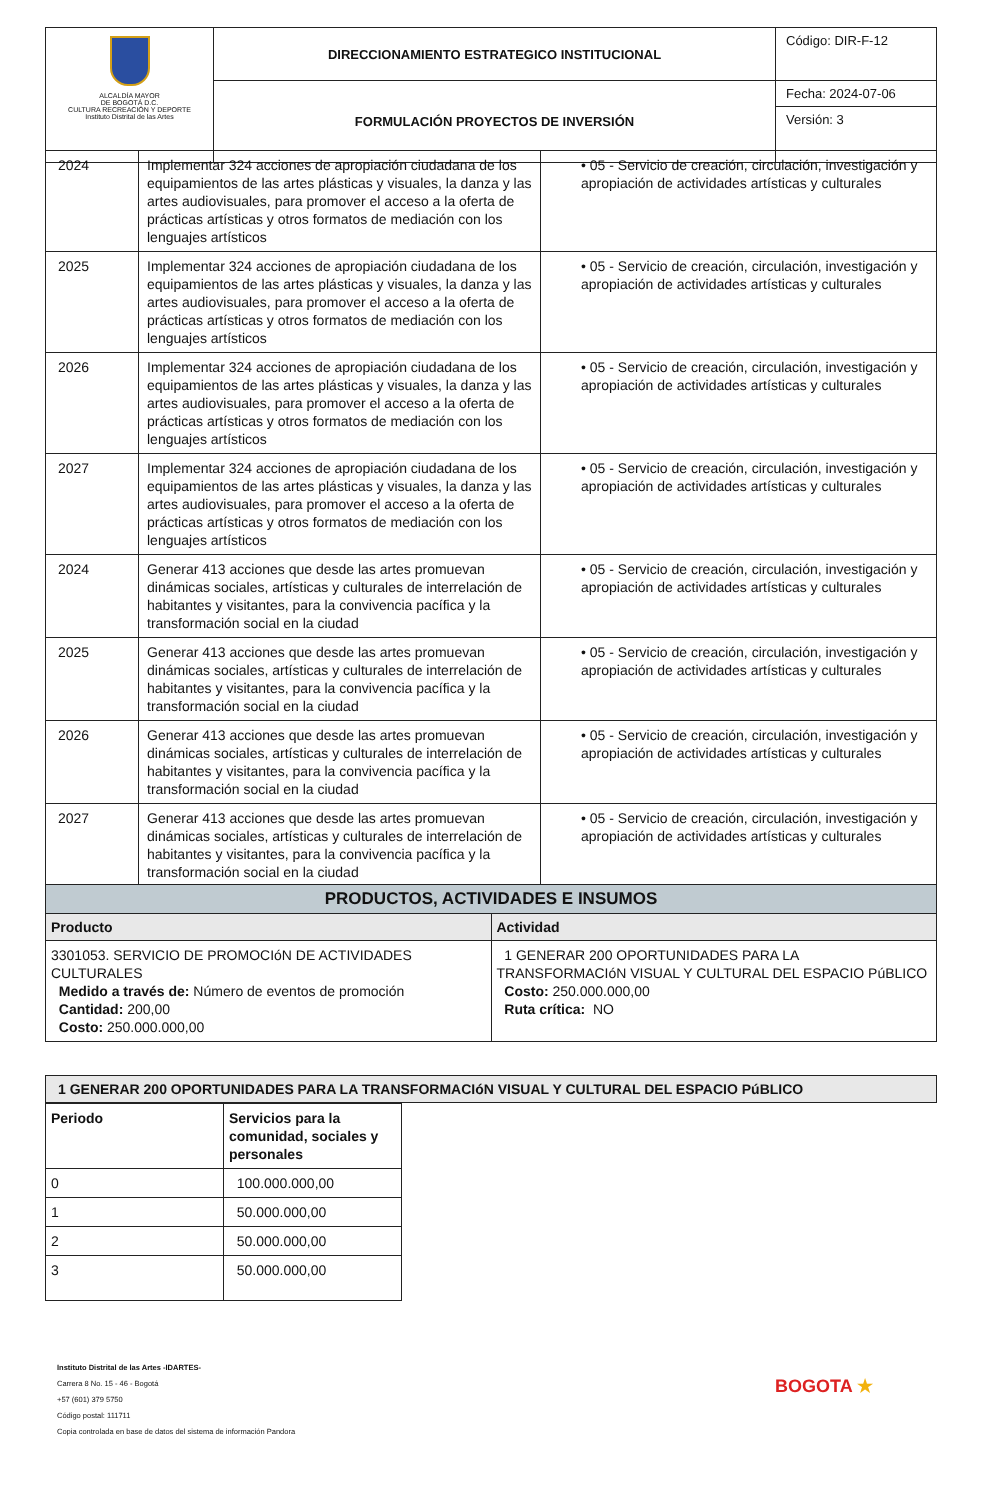| ALCALDÍA MAYOR DE BOGOTÁ D.C. CULTURA RECREACIÓN Y DEPORTE Instituto Distrital de las Artes | DIRECCIONAMIENTO ESTRATEGICO INSTITUCIONAL | Código: DIR-F-12 |
| | FORMULACIÓN PROYECTOS DE INVERSIÓN | Fecha: 2024-07-06 |
| | | Versión: 3 |
| 2024 | Implementar 324 acciones de apropiación ciudadana de los equipamientos de las artes plásticas y visuales, la danza y las artes audiovisuales, para promover el acceso a la oferta de prácticas artísticas y otros formatos de mediación con los lenguajes artísticos | • 05 - Servicio de creación, circulación, investigación y apropiación de actividades artísticas y culturales |
| 2025 | Implementar 324 acciones de apropiación ciudadana de los equipamientos de las artes plásticas y visuales, la danza y las artes audiovisuales, para promover el acceso a la oferta de prácticas artísticas y otros formatos de mediación con los lenguajes artísticos | • 05 - Servicio de creación, circulación, investigación y apropiación de actividades artísticas y culturales |
| 2026 | Implementar 324 acciones de apropiación ciudadana de los equipamientos de las artes plásticas y visuales, la danza y las artes audiovisuales, para promover el acceso a la oferta de prácticas artísticas y otros formatos de mediación con los lenguajes artísticos | • 05 - Servicio de creación, circulación, investigación y apropiación de actividades artísticas y culturales |
| 2027 | Implementar 324 acciones de apropiación ciudadana de los equipamientos de las artes plásticas y visuales, la danza y las artes audiovisuales, para promover el acceso a la oferta de prácticas artísticas y otros formatos de mediación con los lenguajes artísticos | • 05 - Servicio de creación, circulación, investigación y apropiación de actividades artísticas y culturales |
| 2024 | Generar 413 acciones que desde las artes promuevan dinámicas sociales, artísticas y culturales de interrelación de habitantes y visitantes, para la convivencia pacífica y la transformación social en la ciudad | • 05 - Servicio de creación, circulación, investigación y apropiación de actividades artísticas y culturales |
| 2025 | Generar 413 acciones que desde las artes promuevan dinámicas sociales, artísticas y culturales de interrelación de habitantes y visitantes, para la convivencia pacífica y la transformación social en la ciudad | • 05 - Servicio de creación, circulación, investigación y apropiación de actividades artísticas y culturales |
| 2026 | Generar 413 acciones que desde las artes promuevan dinámicas sociales, artísticas y culturales de interrelación de habitantes y visitantes, para la convivencia pacífica y la transformación social en la ciudad | • 05 - Servicio de creación, circulación, investigación y apropiación de actividades artísticas y culturales |
| 2027 | Generar 413 acciones que desde las artes promuevan dinámicas sociales, artísticas y culturales de interrelación de habitantes y visitantes, para la convivencia pacífica y la transformación social en la ciudad | • 05 - Servicio de creación, circulación, investigación y apropiación de actividades artísticas y culturales |
| PRODUCTOS, ACTIVIDADES E INSUMOS | |
| --- | --- |
| Producto | Actividad |
| 3301053. SERVICIO DE PROMOCIóN DE ACTIVIDADES CULTURALES Medido a través de: Número de eventos de promoción Cantidad: 200,00 Costo: 250.000.000,00 | 1 GENERAR 200 OPORTUNIDADES PARA LA TRANSFORMACIóN VISUAL Y CULTURAL DEL ESPACIO PúBLICO Costo: 250.000.000,00 Ruta crítica: NO |
| 1 GENERAR 200 OPORTUNIDADES PARA LA TRANSFORMACIóN VISUAL Y CULTURAL DEL ESPACIO PúBLICO |
| --- |
| Periodo | Servicios para la comunidad, sociales y personales |
| --- | --- |
| 0 | 100.000.000,00 |
| 1 | 50.000.000,00 |
| 2 | 50.000.000,00 |
| 3 | 50.000.000,00 |
Instituto Distrital de las Artes -IDARTES-
Carrera 8 No. 15 - 46 - Bogotá
+57 (601) 379 5750
Código postal: 111711
Copia controlada en base de datos del sistema de información Pandora
BOGOTA ★